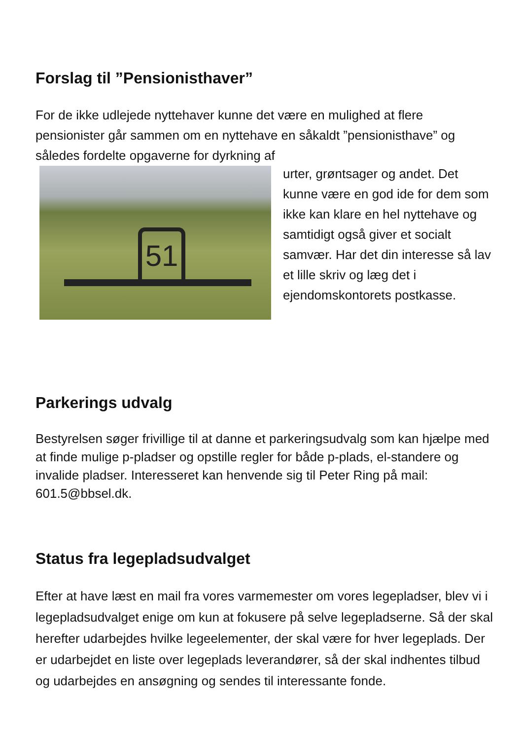Forslag til ”Pensionisthaver”
For de ikke udlejede nyttehaver kunne det være en mulighed at flere pensionister går sammen om en nyttehave en såkaldt ”pensionisthave” og således fordelte opgaverne for dyrkning af
51
urter, grøntsager og andet. Det kunne være en god ide for dem som ikke kan klare en hel nyttehave og samtidigt også giver et socialt samvær. Har det din interesse så lav et lille skriv og læg det i ejendomskontorets postkasse.
Parkerings udvalg
Bestyrelsen søger frivillige til at danne et parkeringsudvalg som kan hjælpe med at finde mulige p-pladser og opstille regler for både p-plads, el-standere og invalide pladser. Interesseret kan henvende sig til Peter Ring på mail: 601.5@bbsel.dk.
Status fra legepladsudvalget
Efter at have læst en mail fra vores varmemester om vores legepladser, blev vi i legepladsudvalget enige om kun at fokusere på selve legepladserne. Så der skal herefter udarbejdes hvilke legeelementer, der skal være for hver legeplads. Der er udarbejdet en liste over legeplads leverandører, så der skal indhentes tilbud og udarbejdes en ansøgning og sendes til interessante fonde.